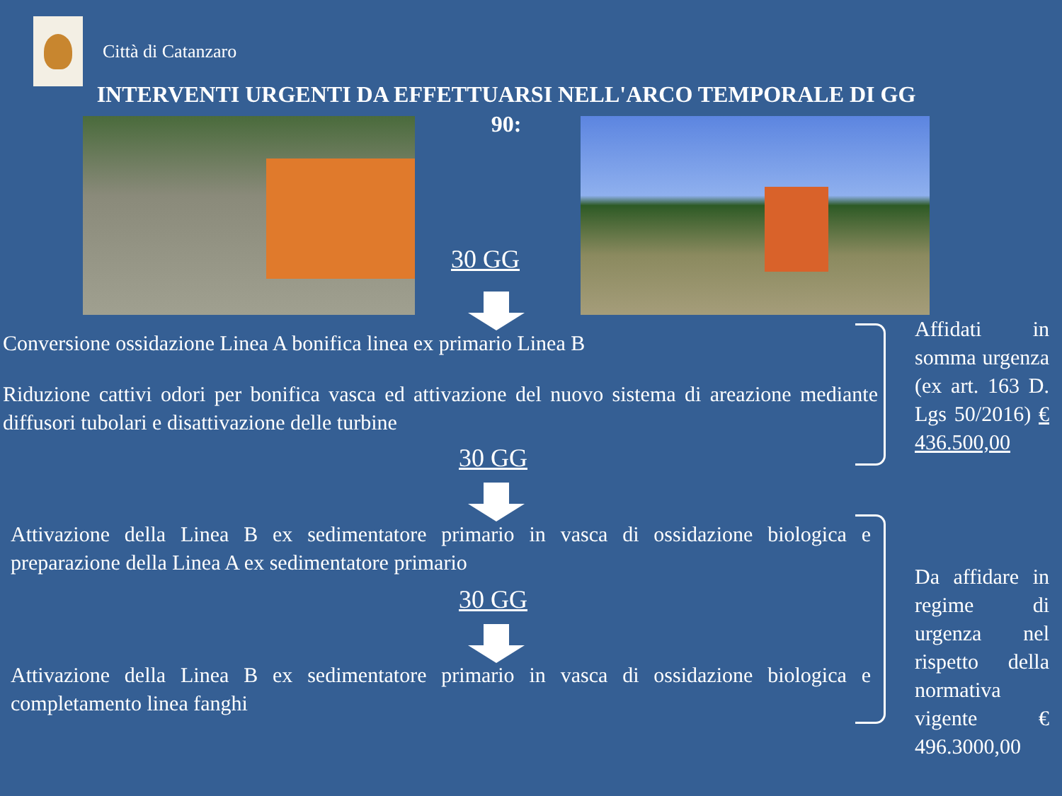Città di Catanzaro
INTERVENTI URGENTI DA EFFETTUARSI NELL'ARCO TEMPORALE DI GG 90:
30 GG
Conversione ossidazione Linea A bonifica linea ex primario Linea B
Riduzione cattivi odori per bonifica vasca ed attivazione del nuovo sistema di areazione mediante diffusori tubolari e disattivazione delle turbine
30 GG
Attivazione della Linea B ex sedimentatore primario in vasca di ossidazione biologica e preparazione della Linea A ex sedimentatore primario
30 GG
Attivazione della Linea B ex sedimentatore primario in vasca di ossidazione biologica e completamento linea fanghi
Affidati in somma urgenza (ex art. 163 D. Lgs 50/2016) € 436.500,00
Da affidare in regime di urgenza nel rispetto della normativa vigente € 496.3000,00